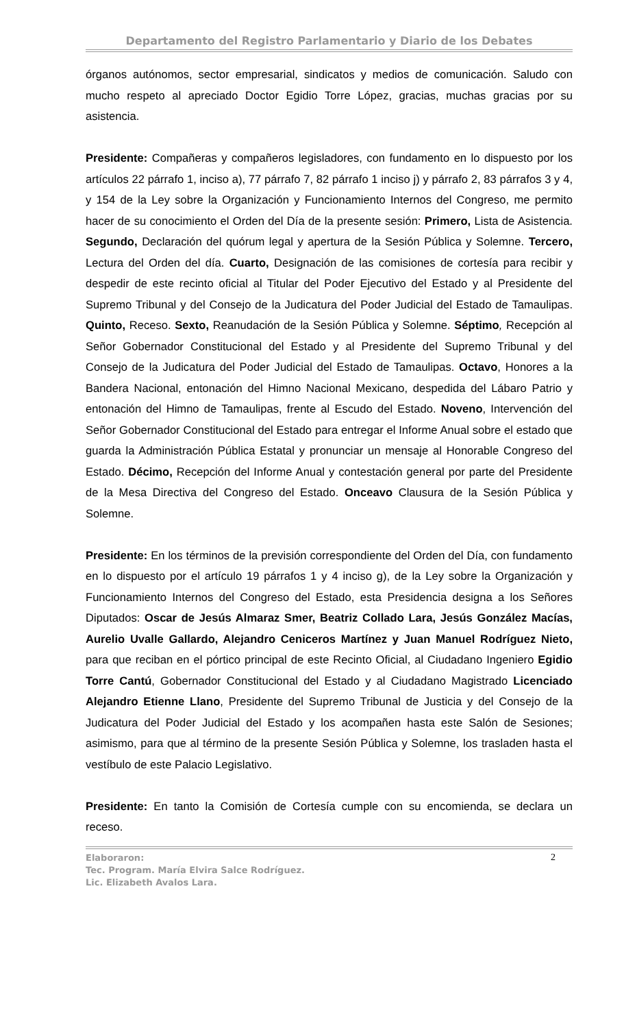Departamento del Registro Parlamentario y Diario de los Debates
órganos autónomos, sector empresarial, sindicatos y medios de comunicación. Saludo con mucho respeto al apreciado Doctor Egidio Torre López, gracias, muchas gracias por su asistencia.
Presidente: Compañeras y compañeros legisladores, con fundamento en lo dispuesto por los artículos 22 párrafo 1, inciso a), 77 párrafo 7, 82 párrafo 1 inciso j) y párrafo 2, 83 párrafos 3 y 4, y 154 de la Ley sobre la Organización y Funcionamiento Internos del Congreso, me permito hacer de su conocimiento el Orden del Día de la presente sesión: Primero, Lista de Asistencia. Segundo, Declaración del quórum legal y apertura de la Sesión Pública y Solemne. Tercero, Lectura del Orden del día. Cuarto, Designación de las comisiones de cortesía para recibir y despedir de este recinto oficial al Titular del Poder Ejecutivo del Estado y al Presidente del Supremo Tribunal y del Consejo de la Judicatura del Poder Judicial del Estado de Tamaulipas. Quinto, Receso. Sexto, Reanudación de la Sesión Pública y Solemne. Séptimo, Recepción al Señor Gobernador Constitucional del Estado y al Presidente del Supremo Tribunal y del Consejo de la Judicatura del Poder Judicial del Estado de Tamaulipas. Octavo, Honores a la Bandera Nacional, entonación del Himno Nacional Mexicano, despedida del Lábaro Patrio y entonación del Himno de Tamaulipas, frente al Escudo del Estado. Noveno, Intervención del Señor Gobernador Constitucional del Estado para entregar el Informe Anual sobre el estado que guarda la Administración Pública Estatal y pronunciar un mensaje al Honorable Congreso del Estado. Décimo, Recepción del Informe Anual y contestación general por parte del Presidente de la Mesa Directiva del Congreso del Estado. Onceavo Clausura de la Sesión Pública y Solemne.
Presidente: En los términos de la previsión correspondiente del Orden del Día, con fundamento en lo dispuesto por el artículo 19 párrafos 1 y 4 inciso g), de la Ley sobre la Organización y Funcionamiento Internos del Congreso del Estado, esta Presidencia designa a los Señores Diputados: Oscar de Jesús Almaraz Smer, Beatriz Collado Lara, Jesús González Macías, Aurelio Uvalle Gallardo, Alejandro Ceniceros Martínez y Juan Manuel Rodríguez Nieto, para que reciban en el pórtico principal de este Recinto Oficial, al Ciudadano Ingeniero Egidio Torre Cantú, Gobernador Constitucional del Estado y al Ciudadano Magistrado Licenciado Alejandro Etienne Llano, Presidente del Supremo Tribunal de Justicia y del Consejo de la Judicatura del Poder Judicial del Estado y los acompañen hasta este Salón de Sesiones; asimismo, para que al término de la presente Sesión Pública y Solemne, los trasladen hasta el vestíbulo de este Palacio Legislativo.
Presidente: En tanto la Comisión de Cortesía cumple con su encomienda, se declara un receso.
Elaboraron:
Tec. Program. María Elvira Salce Rodríguez.
Lic. Elizabeth Avalos Lara.
2